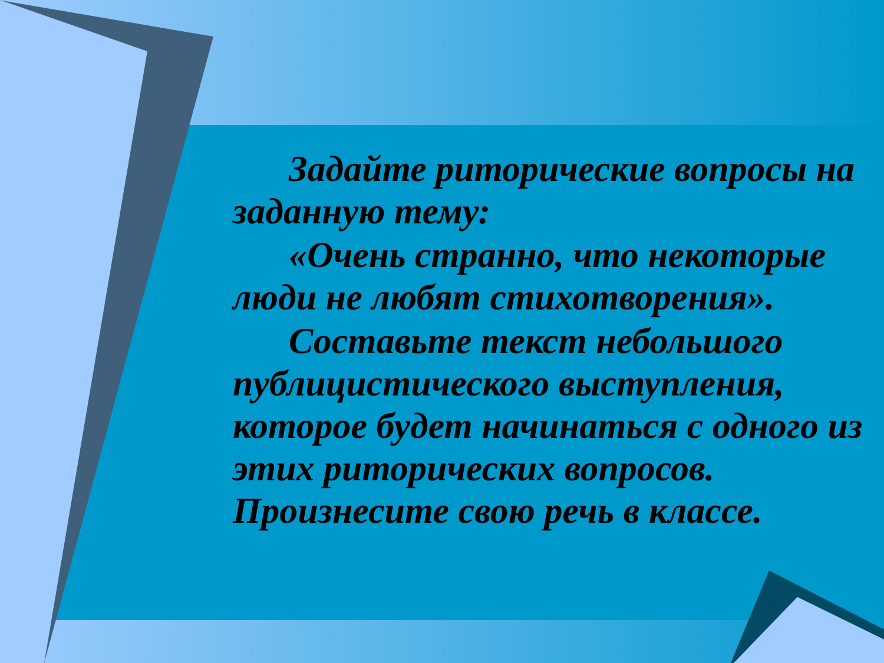Задайте риторические вопросы на заданную тему:
«Очень странно, что некоторые люди не любят стихотворения».
Составьте текст небольшого публицистического выступления, которое будет начинаться с одного из этих риторических вопросов. Произнесите свою речь в классе.